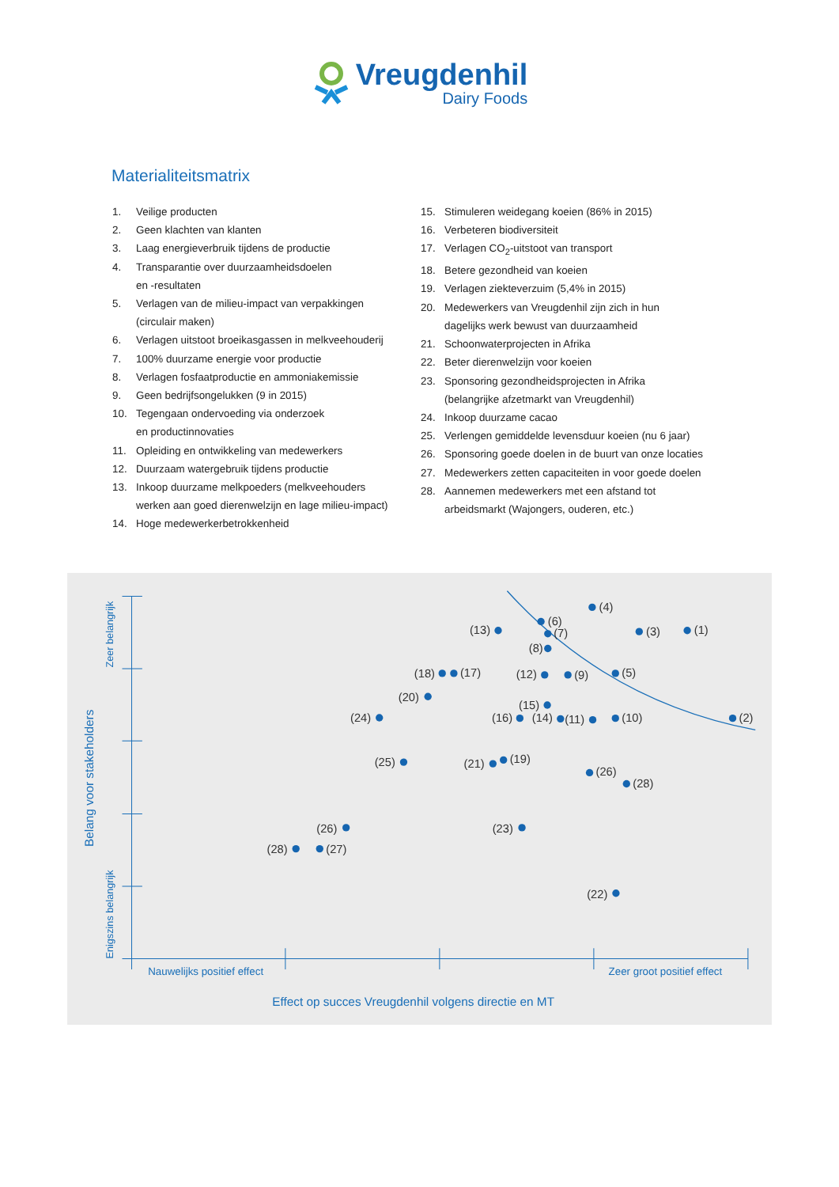Vreugdenhil
Dairy Foods
Materialiteitsmatrix
1. Veilige producten
2. Geen klachten van klanten
3. Laag energieverbruik tijdens de productie
4. Transparantie over duurzaamheidsdoelen
en -resultaten
5. Verlagen van de milieu-impact van verpakkingen
(circulair maken)
6. Verlagen uitstoot broeikasgassen in melkveehouderij
7. 100% duurzame energie voor productie
8. Verlagen fosfaatproductie en ammoniakemissie
9. Geen bedrijfsongelukken (9 in 2015)
10. Tegengaan ondervoeding via onderzoek
en productinnovaties
11. Opleiding en ontwikkeling van medewerkers
12. Duurzaam watergebruik tijdens productie
13. Inkoop duurzame melkpoeders (melkveehouders
werken aan goed dierenwelzijn en lage milieu-impact)
14. Hoge medewerkerbetrokkenheid
15. Stimuleren weidegang koeien (86% in 2015)
16. Verbeteren biodiversiteit
17. Verlagen CO<sub>2</sub>-uitstoot van transport
18. Betere gezondheid van koeien
19. Verlagen ziekteverzuim (5,4% in 2015)
20. Medewerkers van Vreugdenhil zijn zich in hun
dagelijks werk bewust van duurzaamheid
21. Schoonwaterprojecten in Afrika
22. Beter dierenwelzijn voor koeien
23. Sponsoring gezondheidsprojecten in Afrika
(belangrijke afzetmarkt van Vreugdenhil)
24. Inkoop duurzame cacao
25. Verlengen gemiddelde levensduur koeien (nu 6 jaar)
26. Sponsoring goede doelen in de buurt van onze locaties
27. Medewerkers zetten capaciteiten in voor goede doelen
28. Aannemen medewerkers met een afstand tot
arbeidsmarkt (Wajongers, ouderen, etc.)
(4)
(6)
(7)
(13)
(3)
(1)
(8)
(18)
(17)
(12)
(9)
(5)
(20)
(15)
(24)
(16)
(14)
(11)
(10)
(2)
(25)
(21)
(19)
(26)
(28)
(26)
(23)
(28)
(27)
(22)
Nauwelijks positief effect
Zeer groot positief effect
Effect op succes Vreugdenhil volgens directie en MT
Zeer belangrijk
Enigszins belangrijk
Belang voor stakeholders